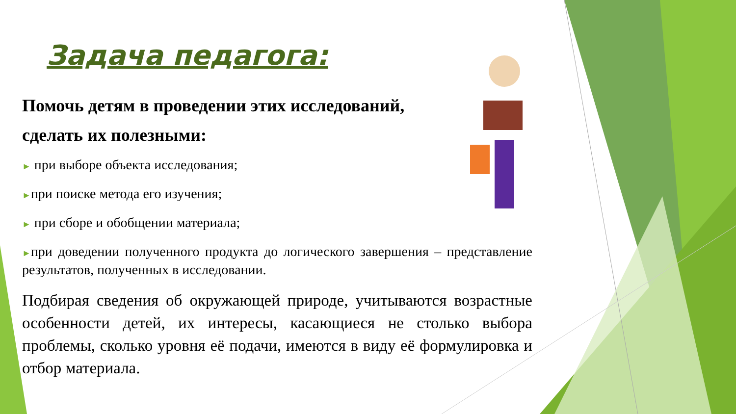Задача педагога:
Помочь детям в проведении этих исследований,
сделать их полезными:
► при выборе объекта исследования;
►при поиске метода его изучения;
► при сборе и обобщении материала;
►при доведении полученного продукта до логического завершения – представление результатов, полученных в исследовании.
Подбирая сведения об окружающей природе, учитываются возрастные особенности детей, их интересы, касающиеся не столько выбора проблемы, сколько уровня её подачи, имеются в виду её формулировка и отбор материала.